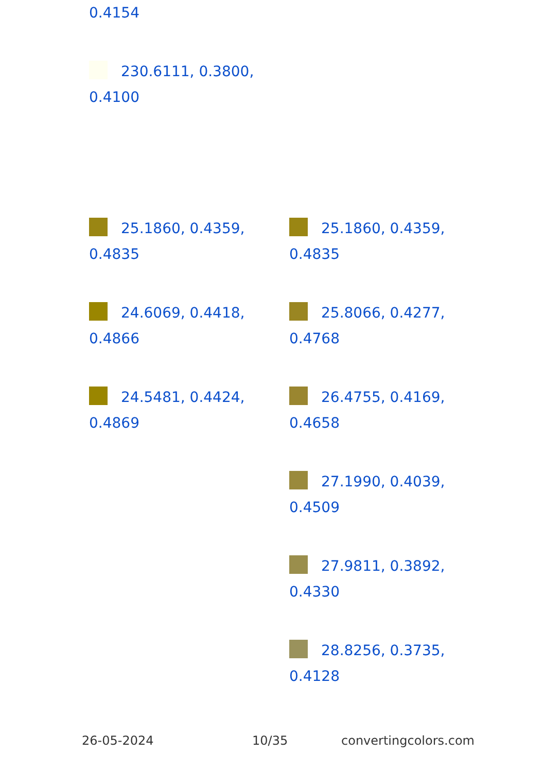0.4154
230.6111, 0.3800, 0.4100
25.1860, 0.4359, 0.4835
24.6069, 0.4418, 0.4866
24.5481, 0.4424, 0.4869
25.1860, 0.4359, 0.4835
25.8066, 0.4277, 0.4768
26.4755, 0.4169, 0.4658
27.1990, 0.4039, 0.4509
27.9811, 0.3892, 0.4330
28.8256, 0.3735, 0.4128
26-05-2024 10/35 convertingcolors.com